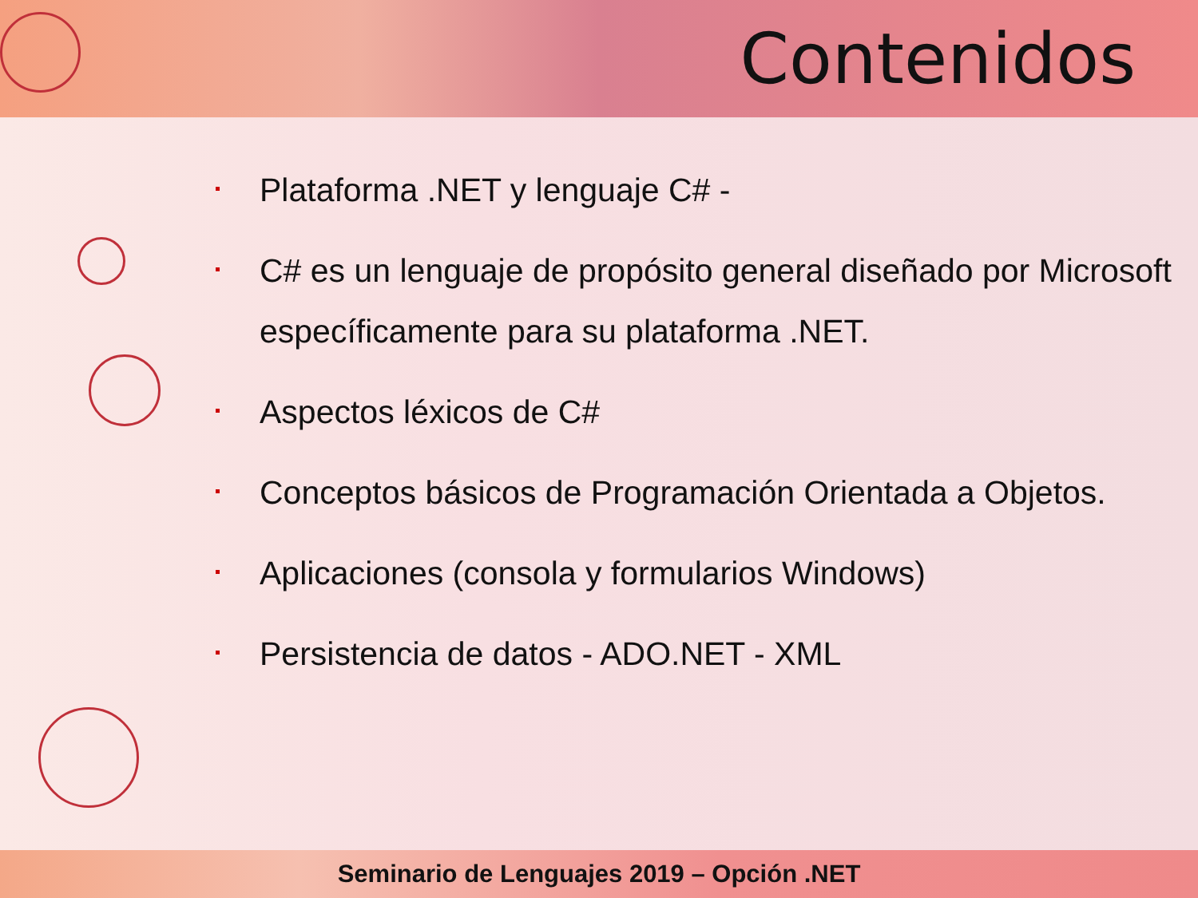Contenidos
Plataforma .NET y lenguaje C# -
C# es un lenguaje de propósito general diseñado por Microsoft específicamente para su plataforma .NET.
Aspectos léxicos de C#
Conceptos básicos de Programación Orientada a Objetos.
Aplicaciones (consola y formularios Windows)
Persistencia de datos - ADO.NET - XML
Seminario de Lenguajes 2019 – Opción .NET